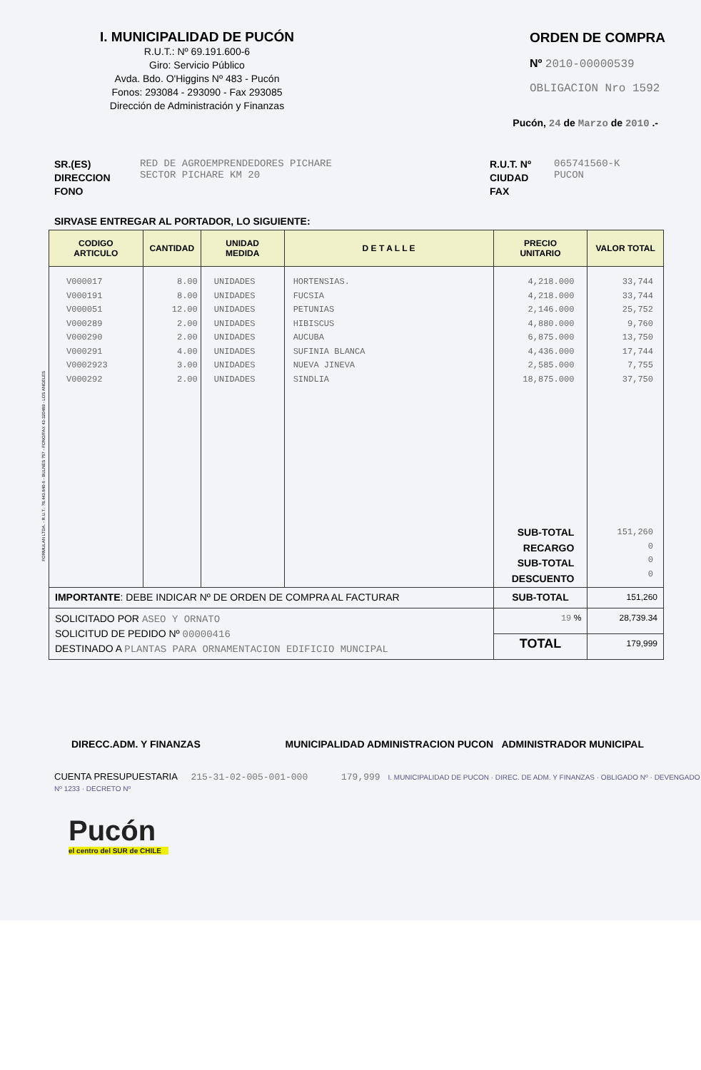I. MUNICIPALIDAD DE PUCÓN
R.U.T.: Nº 69.191.600-6
Giro: Servicio Público
Avda. Bdo. O'Higgins Nº 483 - Pucón
Fonos: 293084 - 293090 - Fax 293085
Dirección de Administración y Finanzas
ORDEN DE COMPRA
Nº 2010-00000539
OBLIGACION Nro 1592
Pucón, 24 de Marzo de 2010 .-
SR.(ES)
DIRECCION
FONO
RED DE AGROEMPRENDEDORES PICHARE
SECTOR PICHARE KM 20
R.U.T. Nº
CIUDAD
FAX
065741560-K
PUCON
SIRVASE ENTREGAR AL PORTADOR, LO SIGUIENTE:
| CODIGO ARTICULO | CANTIDAD | UNIDAD MEDIDA | D E T A L L E | PRECIO UNITARIO | VALOR TOTAL |
| --- | --- | --- | --- | --- | --- |
| V000017 V000191 V000051 V000289 V000290 V000291 V0002923 V000292 | 8.00 8.00 12.00 2.00 2.00 4.00 3.00 2.00 | UNIDADES UNIDADES UNIDADES UNIDADES UNIDADES UNIDADES UNIDADES UNIDADES | HORTENSIAS. FUCSIA PETUNIAS HIBISCUS AUCUBA SUFINIA BLANCA NUEVA JINEVA SINDLIA | 4,218.000 4,218.000 2,146.000 4,880.000 6,875.000 4,436.000 2,585.000 18,875.000 SUB-TOTAL RECARGO SUB-TOTAL DESCUENTO | 33,744 33,744 25,752 9,760 13,750 17,744 7,755 37,750 151,260 0 0 0 |
| IMPORTANTE : DEBE INDICAR Nº DE ORDEN DE COMPRA AL FACTURAR | | | | SUB-TOTAL | 151,260 |
| SOLICITADO POR ASEO Y ORNATO SOLICITUD DE PEDIDO Nº 00000416 DESTINADO A PLANTAS PARA ORNAMENTACION EDIFICIO MUNCIPAL | | | | 19 % | 28,739.34 |
| | | | | TOTAL | 179,999 |
DIRECC.ADM. Y FINANZAS MUNICIPALIDAD ADMINISTRACION PUCON ADMINISTRADOR MUNICIPAL
CUENTA PRESUPUESTARIA 215-31-02-005-001-000 179,999 I. MUNICIPALIDAD DE PUCON · DIREC. DE ADM. Y FINANZAS · OBLIGADO Nº · DEVENGADO Nº 1233 · DECRETO Nº
Pucón
el centro del SUR de CHILE
FORMULAN LTDA. - R.U.T.: 78.443.840-6 - BULNES 757 - FONO/FAX 43-320489 - LOS ANGELES